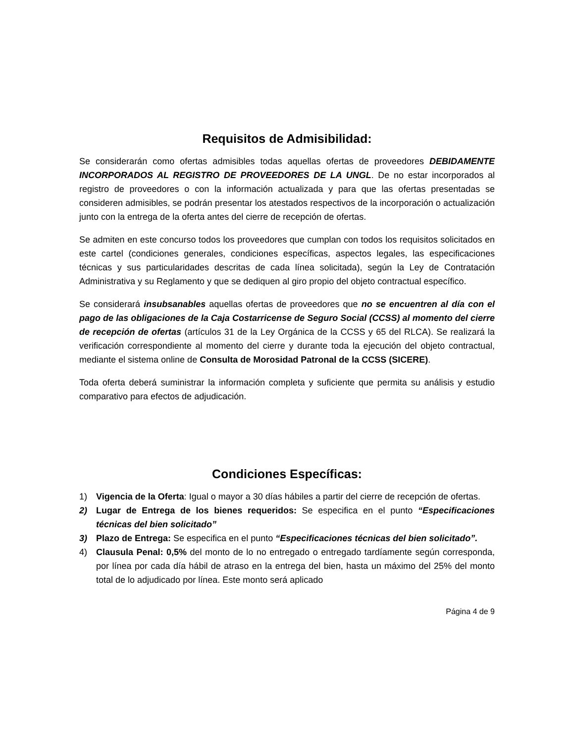Requisitos de Admisibilidad:
Se considerarán como ofertas admisibles todas aquellas ofertas de proveedores DEBIDAMENTE INCORPORADOS AL REGISTRO DE PROVEEDORES DE LA UNGL. De no estar incorporados al registro de proveedores o con la información actualizada y para que las ofertas presentadas se consideren admisibles, se podrán presentar los atestados respectivos de la incorporación o actualización junto con la entrega de la oferta antes del cierre de recepción de ofertas.
Se admiten en este concurso todos los proveedores que cumplan con todos los requisitos solicitados en este cartel (condiciones generales, condiciones específicas, aspectos legales, las especificaciones técnicas y sus particularidades descritas de cada línea solicitada), según la Ley de Contratación Administrativa y su Reglamento y que se dediquen al giro propio del objeto contractual específico.
Se considerará insubsanables aquellas ofertas de proveedores que no se encuentren al día con el pago de las obligaciones de la Caja Costarricense de Seguro Social (CCSS) al momento del cierre de recepción de ofertas (artículos 31 de la Ley Orgánica de la CCSS y 65 del RLCA). Se realizará la verificación correspondiente al momento del cierre y durante toda la ejecución del objeto contractual, mediante el sistema online de Consulta de Morosidad Patronal de la CCSS (SICERE).
Toda oferta deberá suministrar la información completa y suficiente que permita su análisis y estudio comparativo para efectos de adjudicación.
Condiciones Específicas:
1) Vigencia de la Oferta: Igual o mayor a 30 días hábiles a partir del cierre de recepción de ofertas.
2) Lugar de Entrega de los bienes requeridos: Se especifica en el punto “Especificaciones técnicas del bien solicitado”
3) Plazo de Entrega: Se especifica en el punto “Especificaciones técnicas del bien solicitado”.
4) Clausula Penal: 0,5% del monto de lo no entregado o entregado tardíamente según corresponda, por línea por cada día hábil de atraso en la entrega del bien, hasta un máximo del 25% del monto total de lo adjudicado por línea. Este monto será aplicado
Página 4 de 9